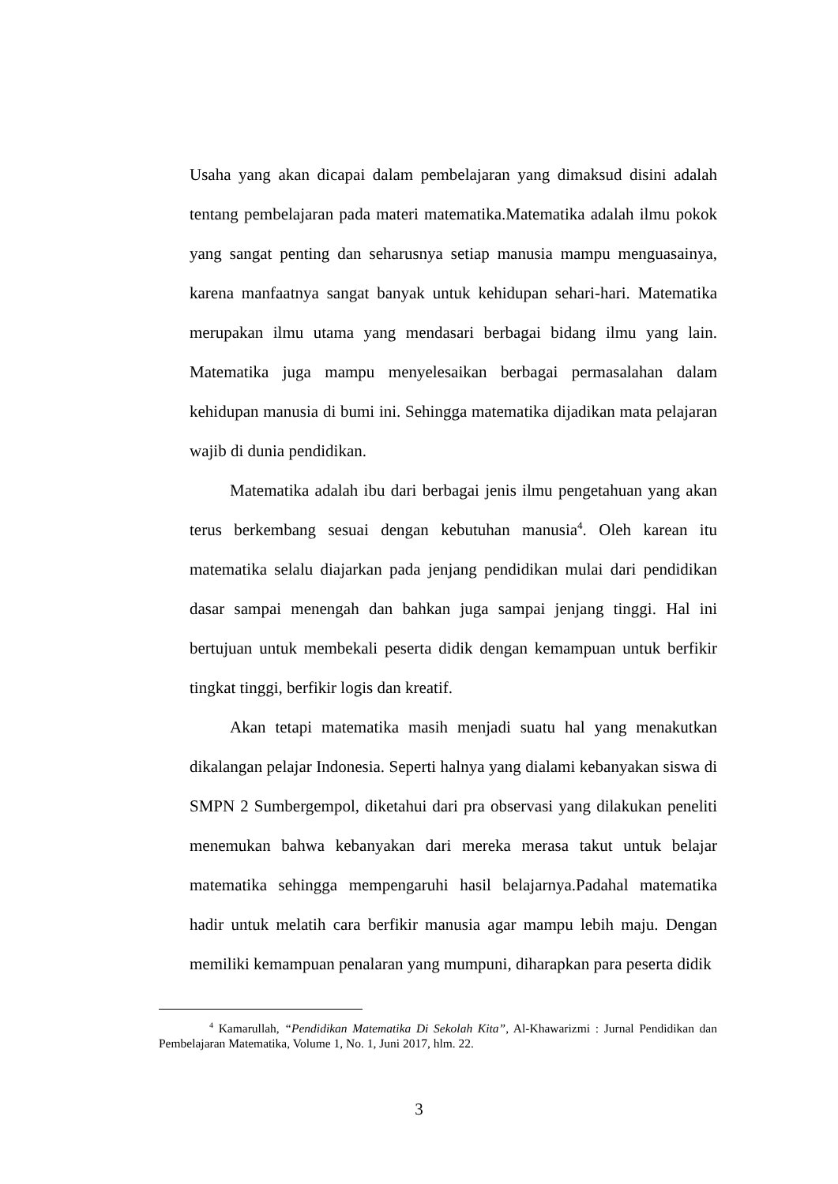Usaha yang akan dicapai dalam pembelajaran yang dimaksud disini adalah tentang pembelajaran pada materi matematika.Matematika adalah ilmu pokok yang sangat penting dan seharusnya setiap manusia mampu menguasainya, karena manfaatnya sangat banyak untuk kehidupan sehari-hari. Matematika merupakan ilmu utama yang mendasari berbagai bidang ilmu yang lain. Matematika juga mampu menyelesaikan berbagai permasalahan dalam kehidupan manusia di bumi ini. Sehingga matematika dijadikan mata pelajaran wajib di dunia pendidikan.
Matematika adalah ibu dari berbagai jenis ilmu pengetahuan yang akan terus berkembang sesuai dengan kebutuhan manusia<sup>4</sup>. Oleh karean itu matematika selalu diajarkan pada jenjang pendidikan mulai dari pendidikan dasar sampai menengah dan bahkan juga sampai jenjang tinggi. Hal ini bertujuan untuk membekali peserta didik dengan kemampuan untuk berfikir tingkat tinggi, berfikir logis dan kreatif.
Akan tetapi matematika masih menjadi suatu hal yang menakutkan dikalangan pelajar Indonesia. Seperti halnya yang dialami kebanyakan siswa di SMPN 2 Sumbergempol, diketahui dari pra observasi yang dilakukan peneliti menemukan bahwa kebanyakan dari mereka merasa takut untuk belajar matematika sehingga mempengaruhi hasil belajarnya.Padahal matematika hadir untuk melatih cara berfikir manusia agar mampu lebih maju. Dengan memiliki kemampuan penalaran yang mumpuni, diharapkan para peserta didik
<sup>4</sup> Kamarullah, “Pendidikan Matematika Di Sekolah Kita”, Al-Khawarizmi : Jurnal Pendidikan dan Pembelajaran Matematika, Volume 1, No. 1, Juni 2017, hlm. 22.
3